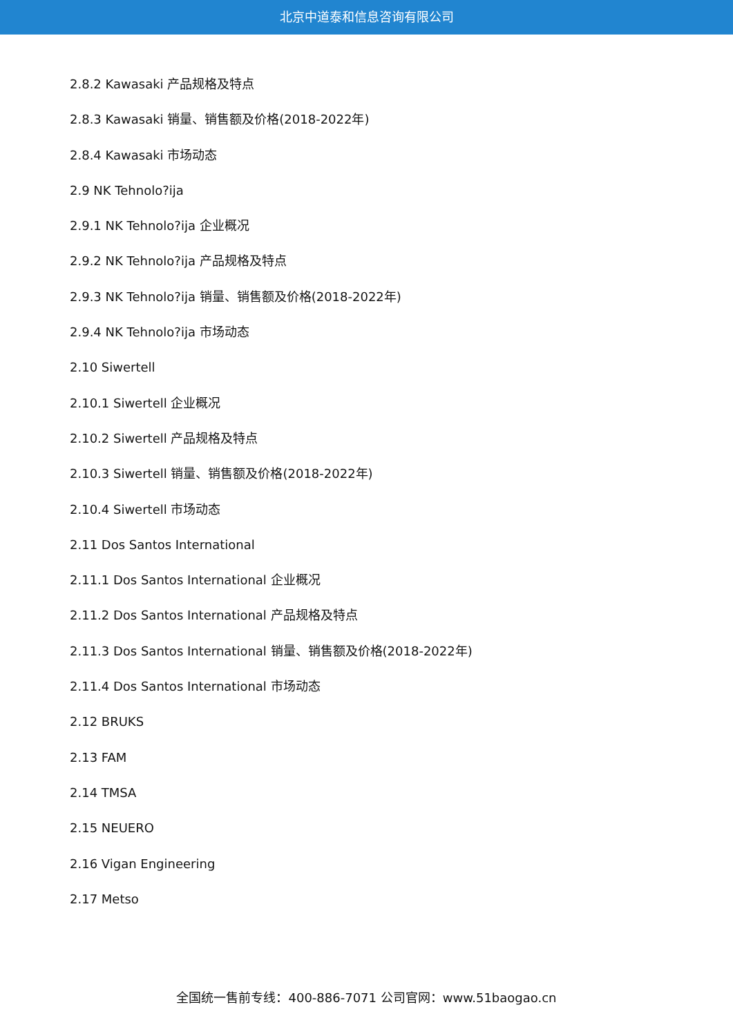北京中道泰和信息咨询有限公司
2.8.2 Kawasaki 产品规格及特点
2.8.3 Kawasaki 销量、销售额及价格(2018-2022年)
2.8.4 Kawasaki 市场动态
2.9 NK Tehnolo?ija
2.9.1 NK Tehnolo?ija 企业概况
2.9.2 NK Tehnolo?ija 产品规格及特点
2.9.3 NK Tehnolo?ija 销量、销售额及价格(2018-2022年)
2.9.4 NK Tehnolo?ija 市场动态
2.10 Siwertell
2.10.1 Siwertell 企业概况
2.10.2 Siwertell 产品规格及特点
2.10.3 Siwertell 销量、销售额及价格(2018-2022年)
2.10.4 Siwertell 市场动态
2.11 Dos Santos International
2.11.1 Dos Santos International 企业概况
2.11.2 Dos Santos International 产品规格及特点
2.11.3 Dos Santos International 销量、销售额及价格(2018-2022年)
2.11.4 Dos Santos International 市场动态
2.12 BRUKS
2.13 FAM
2.14 TMSA
2.15 NEUERO
2.16 Vigan Engineering
2.17 Metso
全国统一售前专线：400-886-7071 公司官网：www.51baogao.cn